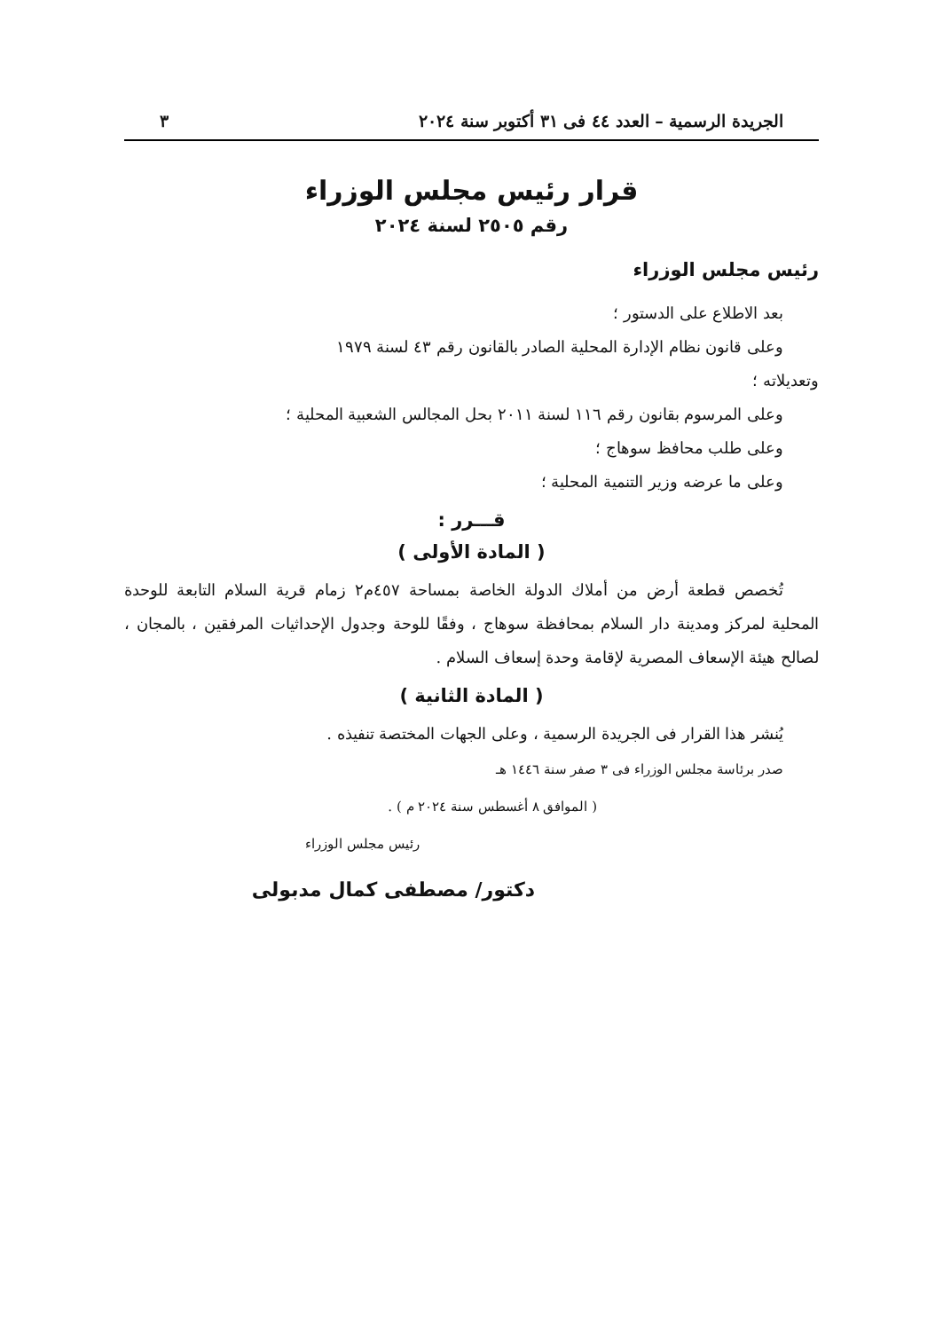الجريدة الرسمية – العدد ٤٤ فى ٣١ أكتوبر سنة ٢٠٢٤ ٣
قرار رئيس مجلس الوزراء
رقم ٢٥٠٥ لسنة ٢٠٢٤
رئيس مجلس الوزراء
بعد الاطلاع على الدستور ؛
وعلى قانون نظام الإدارة المحلية الصادر بالقانون رقم ٤٣ لسنة ١٩٧٩
وتعديلاته ؛
وعلى المرسوم بقانون رقم ١١٦ لسنة ٢٠١١ بحل المجالس الشعبية المحلية ؛
وعلى طلب محافظ سوهاج ؛
وعلى ما عرضه وزير التنمية المحلية ؛
قـــرر :
( المادة الأولى )
تُخصص قطعة أرض من أملاك الدولة الخاصة بمساحة ٤٥٧م٢ زمام قرية السلام التابعة للوحدة المحلية لمركز ومدينة دار السلام بمحافظة سوهاج ، وفقًا للوحة وجدول الإحداثيات المرفقين ، بالمجان ، لصالح هيئة الإسعاف المصرية لإقامة وحدة إسعاف السلام .
( المادة الثانية )
يُنشر هذا القرار فى الجريدة الرسمية ، وعلى الجهات المختصة تنفيذه .
صدر برئاسة مجلس الوزراء فى ٣ صفر سنة ١٤٤٦ هـ
( الموافق ٨ أغسطس سنة ٢٠٢٤ م ) .
رئيس مجلس الوزراء
دكتور/ مصطفى كمال مدبولى